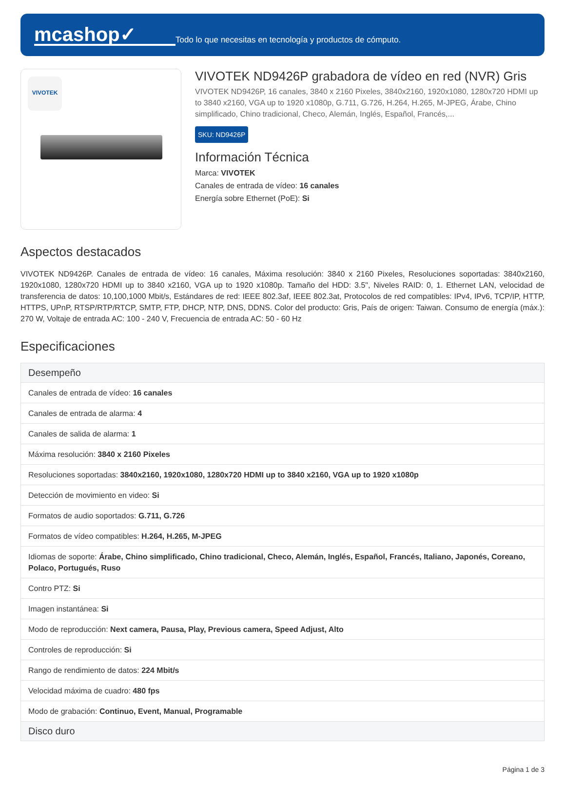mcashop✓
Todo lo que necesitas en tecnología y productos de cómputo.
VIVOTEK
VIVOTEK ND9426P grabadora de vídeo en red (NVR) Gris
VIVOTEK ND9426P, 16 canales, 3840 x 2160 Pixeles, 3840x2160, 1920x1080, 1280x720 HDMI up to 3840 x2160, VGA up to 1920 x1080p, G.711, G.726, H.264, H.265, M-JPEG, Árabe, Chino simplificado, Chino tradicional, Checo, Alemán, Inglés, Español, Francés,...
SKU: ND9426P
Información Técnica
Marca: VIVOTEK
Canales de entrada de vídeo: 16 canales
Energía sobre Ethernet (PoE): Si
Aspectos destacados
VIVOTEK ND9426P. Canales de entrada de vídeo: 16 canales, Máxima resolución: 3840 x 2160 Pixeles, Resoluciones soportadas: 3840x2160, 1920x1080, 1280x720 HDMI up to 3840 x2160, VGA up to 1920 x1080p. Tamaño del HDD: 3.5", Niveles RAID: 0, 1. Ethernet LAN, velocidad de transferencia de datos: 10,100,1000 Mbit/s, Estándares de red: IEEE 802.3af, IEEE 802.3at, Protocolos de red compatibles: IPv4, IPv6, TCP/IP, HTTP, HTTPS, UPnP, RTSP/RTP/RTCP, SMTP, FTP, DHCP, NTP, DNS, DDNS. Color del producto: Gris, País de origen: Taiwan. Consumo de energía (máx.): 270 W, Voltaje de entrada AC: 100 - 240 V, Frecuencia de entrada AC: 50 - 60 Hz
Especificaciones
| Desempeño |
| --- |
| Canales de entrada de vídeo: 16 canales |
| Canales de entrada de alarma: 4 |
| Canales de salida de alarma: 1 |
| Máxima resolución: 3840 x 2160 Pixeles |
| Resoluciones soportadas: 3840x2160, 1920x1080, 1280x720 HDMI up to 3840 x2160, VGA up to 1920 x1080p |
| Detección de movimiento en video: Si |
| Formatos de audio soportados: G.711, G.726 |
| Formatos de vídeo compatibles: H.264, H.265, M-JPEG |
| Idiomas de soporte: Árabe, Chino simplificado, Chino tradicional, Checo, Alemán, Inglés, Español, Francés, Italiano, Japonés, Coreano, Polaco, Portugués, Ruso |
| Contro PTZ: Si |
| Imagen instantánea: Si |
| Modo de reproducción: Next camera, Pausa, Play, Previous camera, Speed Adjust, Alto |
| Controles de reproducción: Si |
| Rango de rendimiento de datos: 224 Mbit/s |
| Velocidad máxima de cuadro: 480 fps |
| Modo de grabación: Continuo, Event, Manual, Programable |
| Disco duro |
Página 1 de 3